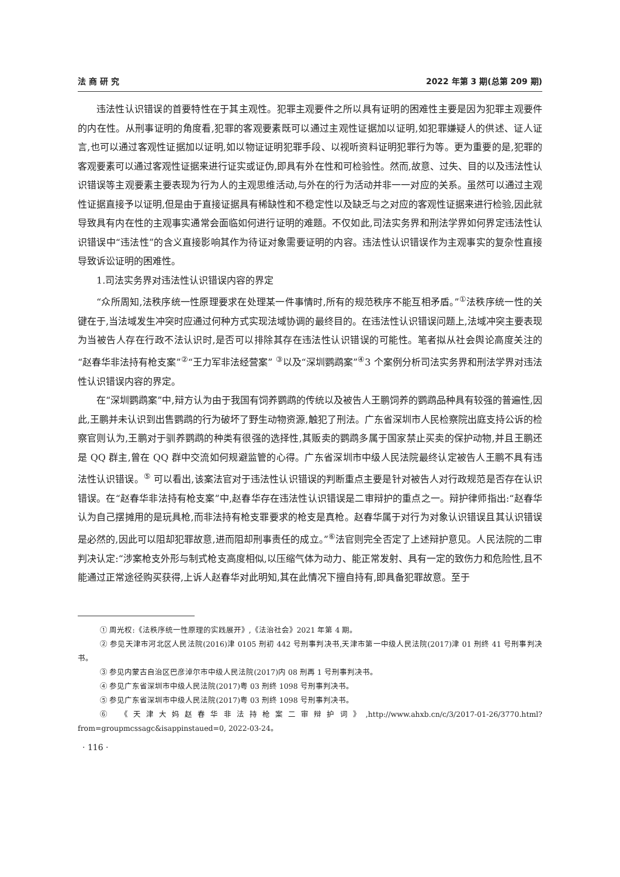法 商 研 究 2022 年第 3 期(总第 209 期)
违法性认识错误的首要特性在于其主观性。犯罪主观要件之所以具有证明的困难性主要是因为犯罪主观要件的内在性。从刑事证明的角度看,犯罪的客观要素既可以通过主观性证据加以证明,如犯罪嫌疑人的供述、证人证言,也可以通过客观性证据加以证明,如以物证证明犯罪手段、以视听资料证明犯罪行为等。更为重要的是,犯罪的客观要素可以通过客观性证据来进行证实或证伪,即具有外在性和可检验性。然而,故意、过失、目的以及违法性认识错误等主观要素主要表现为行为人的主观思维活动,与外在的行为活动并非一一对应的关系。虽然可以通过主观性证据直接予以证明,但是由于直接证据具有稀缺性和不稳定性以及缺乏与之对应的客观性证据来进行检验,因此就导致具有内在性的主观事实通常会面临如何进行证明的难题。不仅如此,司法实务界和刑法学界如何界定违法性认识错误中“违法性”的含义直接影响其作为待证对象需要证明的内容。违法性认识错误作为主观事实的复杂性直接导致诉讼证明的困难性。
1.司法实务界对违法性认识错误内容的界定
“众所周知,法秩序统一性原理要求在处理某一件事情时,所有的规范秩序不能互相矛盾。”<sup>①</sup>法秩序统一性的关键在于,当法域发生冲突时应通过何种方式实现法域协调的最终目的。在违法性认识错误问题上,法域冲突主要表现为当被告人存在行政不法认识时,是否可以排除其存在违法性认识错误的可能性。笔者拟从社会舆论高度关注的“赵春华非法持有枪支案”<sup>②</sup>“王力军非法经营案” <sup>③</sup>以及“深圳鹦鹉案”<sup>④</sup>3 个案例分析司法实务界和刑法学界对违法性认识错误内容的界定。
在“深圳鹦鹉案”中,辩方认为由于我国有饲养鹦鹉的传统以及被告人王鹏饲养的鹦鹉品种具有较强的普遍性,因此,王鹏并未认识到出售鹦鹉的行为破坏了野生动物资源,触犯了刑法。广东省深圳市人民检察院出庭支持公诉的检察官则认为,王鹏对于驯养鹦鹉的种类有很强的选择性,其贩卖的鹦鹉多属于国家禁止买卖的保护动物,并且王鹏还是 QQ 群主,曾在 QQ 群中交流如何规避监管的心得。广东省深圳市中级人民法院最终认定被告人王鹏不具有违法性认识错误。<sup>⑤</sup> 可以看出,该案法官对于违法性认识错误的判断重点主要是针对被告人对行政规范是否存在认识错误。在“赵春华非法持有枪支案”中,赵春华存在违法性认识错误是二审辩护的重点之一。辩护律师指出:“赵春华认为自己摆摊用的是玩具枪,而非法持有枪支罪要求的枪支是真枪。赵春华属于对行为对象认识错误且其认识错误是必然的,因此可以阻却犯罪故意,进而阻却刑事责任的成立。”<sup>⑥</sup>法官则完全否定了上述辩护意见。人民法院的二审判决认定:“涉案枪支外形与制式枪支高度相似,以压缩气体为动力、能正常发射、具有一定的致伤力和危险性,且不能通过正常途径购买获得,上诉人赵春华对此明知,其在此情况下擅自持有,即具备犯罪故意。至于
① 周光权:《法秩序统一性原理的实践展开》,《法治社会》2021 年第 4 期。
② 参见天津市河北区人民法院(2016)津 0105 刑初 442 号刑事判决书,天津市第一中级人民法院(2017)津 01 刑终 41 号刑事判决书。
③ 参见内蒙古自治区巴彦淖尔市中级人民法院(2017)内 08 刑再 1 号刑事判决书。
④ 参见广东省深圳市中级人民法院(2017)粤 03 刑终 1098 号刑事判决书。
⑤ 参见广东省深圳市中级人民法院(2017)粤 03 刑终 1098 号刑事判决书。
⑥ 《天津大妈赵春华非法持枪案二审辩护词》,http://www.ahxb.cn/c/3/2017-01-26/3770.html? from=groupmcssagc&isappinstaued=0, 2022-03-24。
· 116 ·